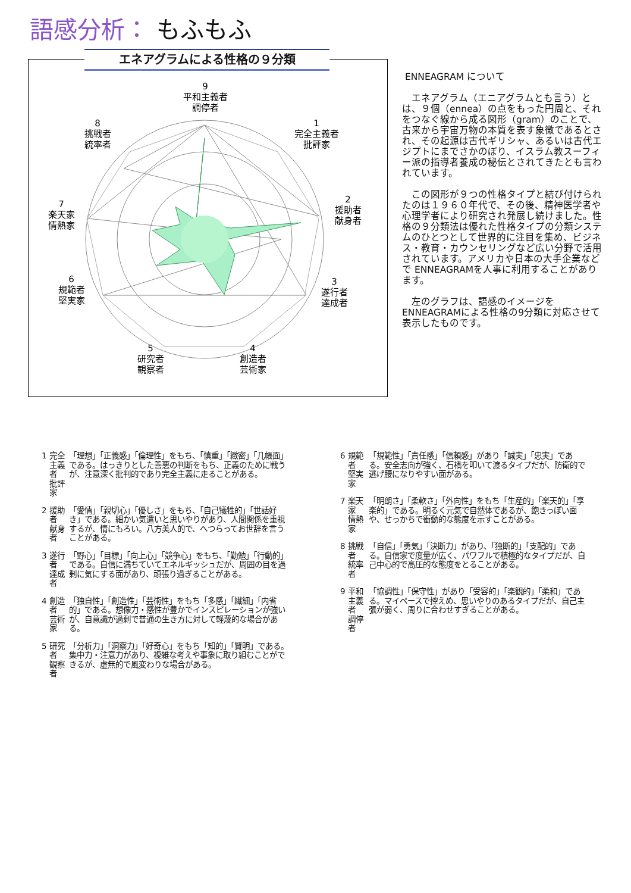語感分析： もふもふ
エネアグラムによる性格の９分類
9
平和主義者
調停者
1
完全主義者
批評家
2
援助者
献身者
3
遂行者
達成者
4
創造者
芸術家
5
研究者
観察者
6
規範者
堅実家
7
楽天家
情熱家
8
挑戦者
統率者
ENNEAGRAM について
　エネアグラム（エニアグラムとも言う）とは、９個（ennea）の点をもった円周と、それをつなぐ線から成る図形（gram）のことで、古来から宇宙万物の本質を表す象徴であるとされ、その起源は古代ギリシャ、あるいは古代エジプトにまでさかのぼり、イスラム教スーフィー派の指導者養成の秘伝とされてきたとも言われています。
　この図形が９つの性格タイプと結び付けられたのは１９６０年代で、その後、精神医学者や心理学者により研究され発展し続けました。性格の９分類法は優れた性格タイプの分類システムのひとつとして世界的に注目を集め、ビジネス・教育・カウンセリングなど広い分野で活用されています。アメリカや日本の大手企業などで ENNEAGRAMを人事に利用することがあります。
　左のグラフは、語感のイメージをENNEAGRAMによる性格の9分類に対応させて表示したものです。
| 1 | 完全主義者 批評家 | 「理想」「正義感」「倫理性」をもち、「慎重」「緻密」「几帳面」である。はっきりとした善悪の判断をもち、正義のために戦うが、注意深く批判的であり完全主義に走ることがある。 |
| 2 | 援助者 献身者 | 「愛情」「親切心」「優しさ」をもち、「自己犠牲的」「世話好き」である。細かい気遣いと思いやりがあり、人間関係を重視するが、情にもろい。八方美人的で、へつらってお世辞を言うことがある。 |
| 3 | 遂行者 達成者 | 「野心」「目標」「向上心」「競争心」をもち、「勤勉」「行動的」である。自信に満ちていてエネルギッシュだが、周囲の目を過剰に気にする面があり、頑張り過ぎることがある。 |
| 4 | 創造者 芸術家 | 「独自性」「創造性」「芸術性」をもち「多感」「繊細」「内省的」である。想像力・感性が豊かでインスピレーションが強いが、自意識が過剰で普通の生き方に対して軽蔑的な場合がある。 |
| 5 | 研究者 観察者 | 「分析力」「洞察力」「好奇心」をもち「知的」「賢明」である。集中力・注意力があり、複雑な考えや事象に取り組むことができるが、虚無的で風変わりな場合がある。 |
| 6 | 規範者 堅実家 | 「規範性」「責任感」「信頼感」があり「誠実」「忠実」である。安全志向が強く、石橋を叩いて渡るタイプだが、防衛的で逃げ腰になりやすい面がある。 |
| 7 | 楽天家 情熱家 | 「明朗さ」「柔軟さ」「外向性」をもち「生産的」「楽天的」「享楽的」である。明るく元気で自然体であるが、飽きっぽい面や、せっかちで衝動的な態度を示すことがある。 |
| 8 | 挑戦者 統率者 | 「自信」「勇気」「決断力」があり、「独断的」「支配的」である。自信家で度量が広く、パワフルで積極的なタイプだが、自己中心的で高圧的な態度をとることがある。 |
| 9 | 平和主義者 調停者 | 「協調性」「保守性」があり「受容的」「楽観的」「柔和」である。マイペースで控えめ、思いやりのあるタイプだが、自己主張が弱く、周りに合わせすぎることがある。 |